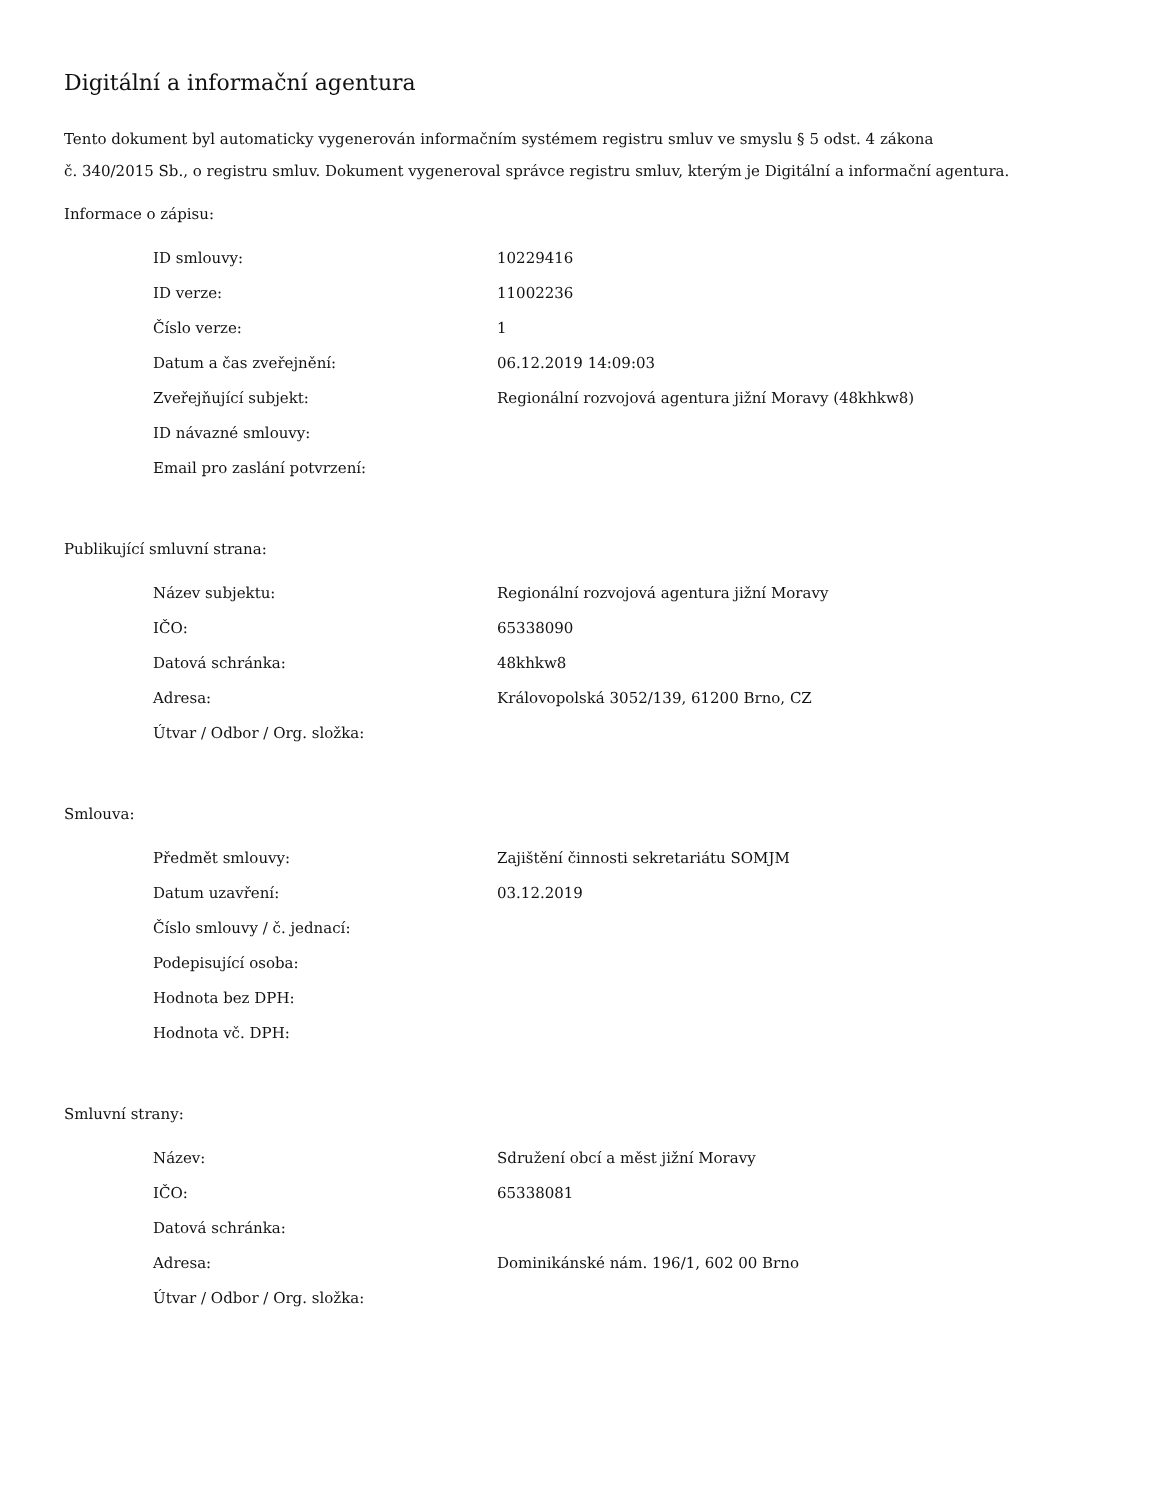Digitální a informační agentura
Tento dokument byl automaticky vygenerován informačním systémem registru smluv ve smyslu § 5 odst. 4 zákona
č. 340/2015 Sb., o registru smluv. Dokument vygeneroval správce registru smluv, kterým je Digitální a informační agentura.
Informace o zápisu:
| ID smlouvy: | 10229416 |
| ID verze: | 11002236 |
| Číslo verze: | 1 |
| Datum a čas zveřejnění: | 06.12.2019 14:09:03 |
| Zveřejňující subjekt: | Regionální rozvojová agentura jižní Moravy (48khkw8) |
| ID návazné smlouvy: | |
| Email pro zaslání potvrzení: | |
Publikující smluvní strana:
| Název subjektu: | Regionální rozvojová agentura jižní Moravy |
| IČO: | 65338090 |
| Datová schránka: | 48khkw8 |
| Adresa: | Královopolská 3052/139, 61200 Brno, CZ |
| Útvar / Odbor / Org. složka: | |
Smlouva:
| Předmět smlouvy: | Zajištění činnosti sekretariátu SOMJM |
| Datum uzavření: | 03.12.2019 |
| Číslo smlouvy / č. jednací: | |
| Podepisující osoba: | |
| Hodnota bez DPH: | |
| Hodnota vč. DPH: | |
Smluvní strany:
| Název: | Sdružení obcí a měst jižní Moravy |
| IČO: | 65338081 |
| Datová schránka: | |
| Adresa: | Dominikánské nám. 196/1, 602 00 Brno |
| Útvar / Odbor / Org. složka: | |